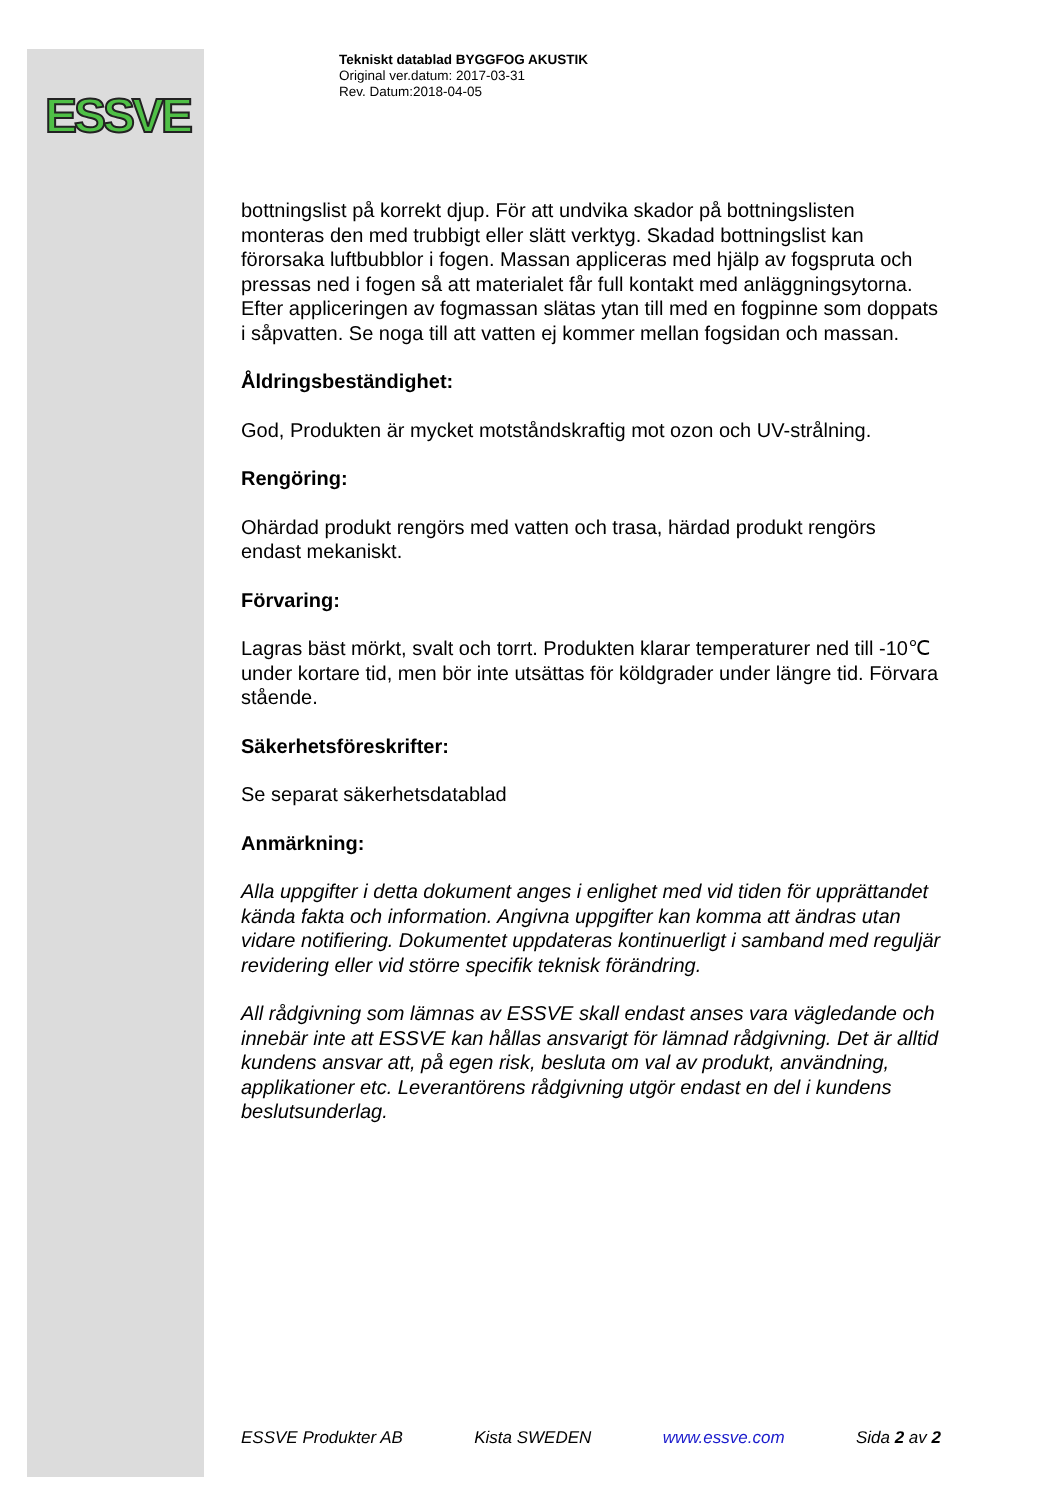ESSVE
Tekniskt datablad BYGGFOG AKUSTIK
Original ver.datum: 2017-03-31
Rev. Datum:2018-04-05
bottningslist på korrekt djup. För att undvika skador på bottningslisten monteras den med trubbigt eller slätt verktyg. Skadad bottningslist kan förorsaka luftbubblor i fogen. Massan appliceras med hjälp av fogspruta och pressas ned i fogen så att materialet får full kontakt med anläggningsytorna. Efter appliceringen av fogmassan slätas ytan till med en fogpinne som doppats i såpvatten. Se noga till att vatten ej kommer mellan fogsidan och massan.
Åldringsbeständighet:
God, Produkten är mycket motståndskraftig mot ozon och UV-strålning.
Rengöring:
Ohärdad produkt rengörs med vatten och trasa, härdad produkt rengörs endast mekaniskt.
Förvaring:
Lagras bäst mörkt, svalt och torrt. Produkten klarar temperaturer ned till -10℃ under kortare tid, men bör inte utsättas för köldgrader under längre tid. Förvara stående.
Säkerhetsföreskrifter:
Se separat säkerhetsdatablad
Anmärkning:
Alla uppgifter i detta dokument anges i enlighet med vid tiden för upprättandet kända fakta och information. Angivna uppgifter kan komma att ändras utan vidare notifiering. Dokumentet uppdateras kontinuerligt i samband med reguljär revidering eller vid större specifik teknisk förändring.
All rådgivning som lämnas av ESSVE skall endast anses vara vägledande och innebär inte att ESSVE kan hållas ansvarigt för lämnad rådgivning. Det är alltid kundens ansvar att, på egen risk, besluta om val av produkt, användning, applikationer etc. Leverantörens rådgivning utgör endast en del i kundens beslutsunderlag.
ESSVE Produkter AB Kista SWEDEN www.essve.com Sida 2 av 2